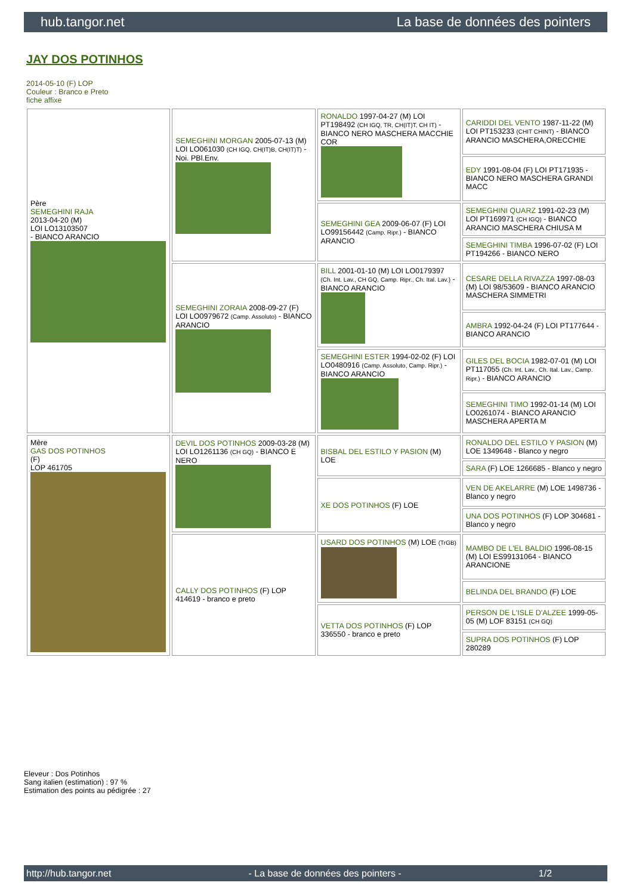hub.tangor.net La base de données des pointers
JAY DOS POTINHOS
2014-05-10 (F) LOP
Couleur : Branco e Preto
fiche affixe
| Père SEMEGHINI RAJA 2013-04-20 (M) LOI LO13103507 - BIANCO ARANCIO | SEMEGHINI MORGAN 2005-07-13 (M) LOI LO061030 (CH IGQ, CH(IT)B, CH(IT)T) - Noi. PBl.Env. | RONALDO 1997-04-27 (M) LOI PT198492 (CH IGQ, TR, CH(IT)T, CH IT) - BIANCO NERO MASCHERA MACCHIE COR | CARIDDI DEL VENTO 1987-11-22 (M) LOI PT153233 (CHIT CHINT) - BIANCO ARANCIO MASCHERA,ORECCHIE |
| | | | EDY 1991-08-04 (F) LOI PT171935 - BIANCO NERO MASCHERA GRANDI MACC |
| | | SEMEGHINI GEA 2009-06-07 (F) LOI LO99156442 (Camp. Ripr.) - BIANCO ARANCIO | SEMEGHINI QUARZ 1991-02-23 (M) LOI PT169971 (CH IGQ) - BIANCO ARANCIO MASCHERA CHIUSA M |
| | | | SEMEGHINI TIMBA 1996-07-02 (F) LOI PT194266 - BIANCO NERO |
| | SEMEGHINI ZORAIA 2008-09-27 (F) LOI LO0979672 (Camp. Assoluto) - BIANCO ARANCIO | BILL 2001-01-10 (M) LOI LO0179397 (Ch. Int. Lav., CH GQ, Camp. Ripr., Ch. Ital. Lav.) - BIANCO ARANCIO | CESARE DELLA RIVAZZA 1997-08-03 (M) LOI 98/53609 - BIANCO ARANCIO MASCHERA SIMMETRI |
| | | | AMBRA 1992-04-24 (F) LOI PT177644 - BIANCO ARANCIO |
| | | SEMEGHINI ESTER 1994-02-02 (F) LOI LO0480916 (Camp. Assoluto, Camp. Ripr.) - BIANCO ARANCIO | GILES DEL BOCIA 1982-07-01 (M) LOI PT117055 (Ch. Int. Lav., Ch. Ital. Lav., Camp. Ripr.) - BIANCO ARANCIO |
| | | | SEMEGHINI TIMO 1992-01-14 (M) LOI LO0261074 - BIANCO ARANCIO MASCHERA APERTA M |
| Mère GAS DOS POTINHOS (F) LOP 461705 | DEVIL DOS POTINHOS 2009-03-28 (M) LOI LO1261136 (CH GQ) - BIANCO E NERO | BISBAL DEL ESTILO Y PASION (M) LOE | RONALDO DEL ESTILO Y PASION (M) LOE 1349648 - Blanco y negro |
| | | | SARA (F) LOE 1266685 - Blanco y negro |
| | | XE DOS POTINHOS (F) LOE | VEN DE AKELARRE (M) LOE 1498736 - Blanco y negro |
| | | | UNA DOS POTINHOS (F) LOP 304681 - Blanco y negro |
| | CALLY DOS POTINHOS (F) LOP 414619 - branco e preto | USARD DOS POTINHOS (M) LOE (TrGB) | MAMBO DE L'EL BALDIO 1996-08-15 (M) LOI ES99131064 - BIANCO ARANCIONE |
| | | | BELINDA DEL BRANDO (F) LOE |
| | | VETTA DOS POTINHOS (F) LOP 336550 - branco e preto | PERSON DE L'ISLE D'ALZEE 1999-05-05 (M) LOF 83151 (CH GQ) |
| | | | SUPRA DOS POTINHOS (F) LOP 280289 |
Eleveur : Dos Potinhos
Sang italien (estimation) : 97 %
Estimation des points au pédigrée : 27
http://hub.tangor.net - La base de données des pointers - 1/2